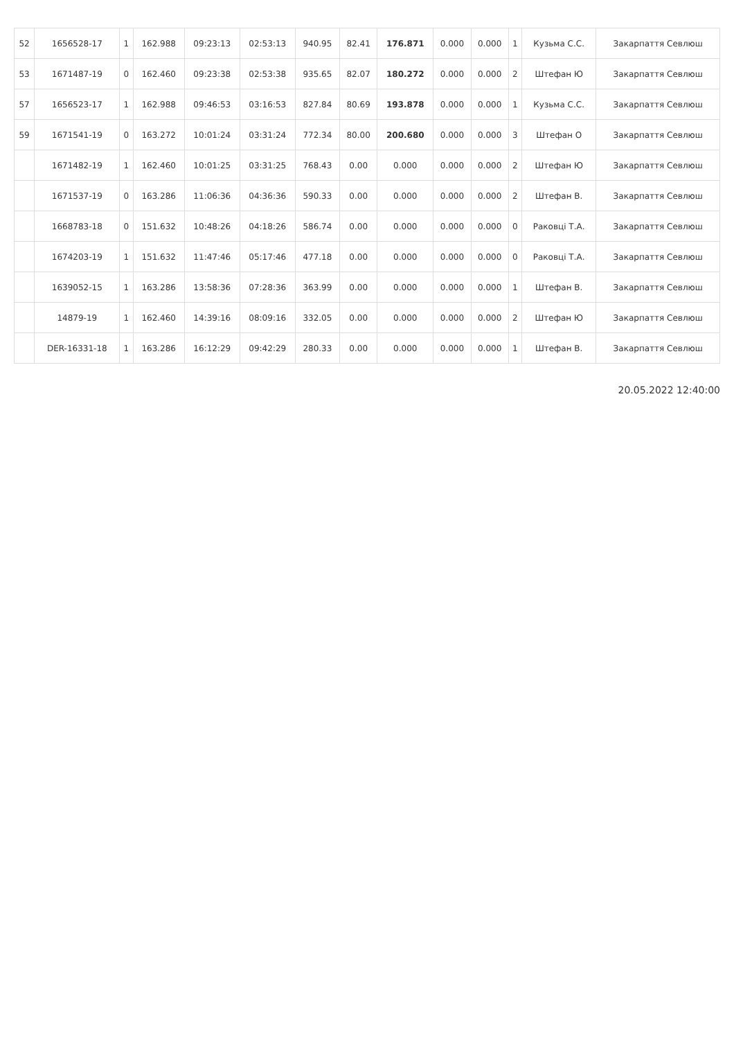| 52 | 1656528-17 | 1 | 162.988 | 09:23:13 | 02:53:13 | 940.95 | 82.41 | 176.871 | 0.000 | 0.000 | 1 | Кузьма С.С. | Закарпаття Севлюш |
| 53 | 1671487-19 | 0 | 162.460 | 09:23:38 | 02:53:38 | 935.65 | 82.07 | 180.272 | 0.000 | 0.000 | 2 | Штефан Ю | Закарпаття Севлюш |
| 57 | 1656523-17 | 1 | 162.988 | 09:46:53 | 03:16:53 | 827.84 | 80.69 | 193.878 | 0.000 | 0.000 | 1 | Кузьма С.С. | Закарпаття Севлюш |
| 59 | 1671541-19 | 0 | 163.272 | 10:01:24 | 03:31:24 | 772.34 | 80.00 | 200.680 | 0.000 | 0.000 | 3 | Штефан О | Закарпаття Севлюш |
| | 1671482-19 | 1 | 162.460 | 10:01:25 | 03:31:25 | 768.43 | 0.00 | 0.000 | 0.000 | 0.000 | 2 | Штефан Ю | Закарпаття Севлюш |
| | 1671537-19 | 0 | 163.286 | 11:06:36 | 04:36:36 | 590.33 | 0.00 | 0.000 | 0.000 | 0.000 | 2 | Штефан В. | Закарпаття Севлюш |
| | 1668783-18 | 0 | 151.632 | 10:48:26 | 04:18:26 | 586.74 | 0.00 | 0.000 | 0.000 | 0.000 | 0 | Раковці Т.А. | Закарпаття Севлюш |
| | 1674203-19 | 1 | 151.632 | 11:47:46 | 05:17:46 | 477.18 | 0.00 | 0.000 | 0.000 | 0.000 | 0 | Раковці Т.А. | Закарпаття Севлюш |
| | 1639052-15 | 1 | 163.286 | 13:58:36 | 07:28:36 | 363.99 | 0.00 | 0.000 | 0.000 | 0.000 | 1 | Штефан В. | Закарпаття Севлюш |
| | 14879-19 | 1 | 162.460 | 14:39:16 | 08:09:16 | 332.05 | 0.00 | 0.000 | 0.000 | 0.000 | 2 | Штефан Ю | Закарпаття Севлюш |
| | DER-16331-18 | 1 | 163.286 | 16:12:29 | 09:42:29 | 280.33 | 0.00 | 0.000 | 0.000 | 0.000 | 1 | Штефан В. | Закарпаття Севлюш |
20.05.2022 12:40:00